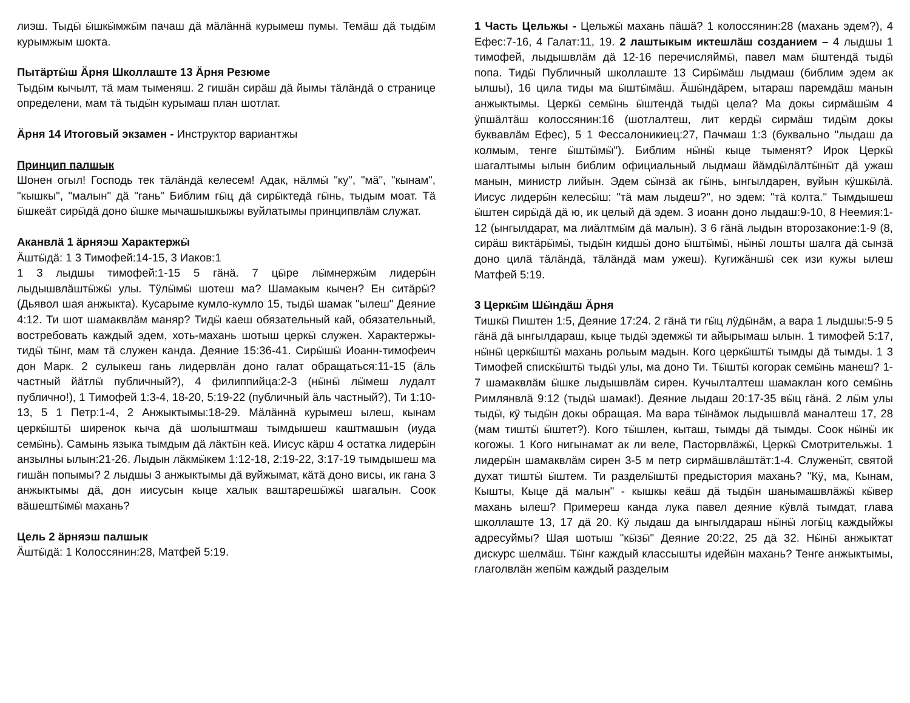лиэш. Тыдӹ ӹшкӹмжӹм пачаш дӓ мӓлӓннӓ курымеш пумы. Темӓш дӓ тыдӹм курымжым шокта.
Пытӓртӹш Ӓрня Школлаште 13 Ӓрня Резюме
Тыдӹм кычылт, тӓ мам тыменяш. 2 гишӓн сирӓш дӓ йымы тӓлӓндӓ о странице определени, мам тӓ тыдӹн курымаш план шотлат.
Ӓрня 14 Итоговый экзамен - Инструктор вариантжы
Принцип палшык
Шонен огыл! Господь тек тӓлӓндӓ келесем! Адак, нӓлмӹ "ку", "мӓ", "кынам", "кышкы", "малын" дӓ "гань" Библим гӹц дӓ сирӹктедӓ гӹнь, тыдым моат. Тӓ ӹшкеӓт сирӹдӓ доно ӹшке мычашышкыжы вуйлатымы принципвлӓм служат.
Аканвлӓ 1 ӓрняэш Характержӹ
Ӓштӹдӓ: 1 3 Тимофей:14-15, 3 Иаков:1
1 3 лыдшы тимофей:1-15 5 гӓнӓ. 7 цӹре лӹмнержӹм лидерӹн лыдышвлӓштӹжӹ улы. Тӱлӹмӹ шотеш ма? Шамакым кычен? Ен ситӓрӹ? (Дьявол шая анжыкта). Кусарыме кумло-кумло 15, тыдӹ шамак "ылеш" Деяние 4:12. Ти шот шамаквлӓм маняр? Тидӹ каеш обязательный кай, обязательный, востребовать каждый эдем, хоть-махань шотыш церкӹ служен. Характержы-тидӹ тӹнг, мам тӓ служен канда. Деяние 15:36-41. Сирӹшӹ Иоанн-тимофеич дон Марк. 2 сулыкеш гань лидервлӓн доно галат обращаться:11-15 (ӓль частный йӓтлӹ публичный?), 4 филиппийца:2-3 (нӹнӹ лӹмеш лудалт публично!), 1 Тимофей 1:3-4, 18-20, 5:19-22 (публичный ӓль частный?), Ти 1:10-13, 5 1 Петр:1-4, 2 Анжыктымы:18-29. Мӓлӓннӓ курымеш ылеш, кынам церкӹштӹ ширенок кыча дӓ шолыштмаш тымдышеш каштмашын (иуда семӹнь). Самынь языка тымдым дӓ лӓктӹн кеӓ. Иисус кӓрш 4 остатка лидерӹн анзылны ылын:21-26. Лыдын лӓкмӹкем 1:12-18, 2:19-22, 3:17-19 тымдышеш ма гишӓн попымы? 2 лыдшы 3 анжыктымы дӓ вуйжымат, кӓтӓ доно висы, ик гана 3 анжыктымы дӓ, дон иисусын кыце халык ваштарешӹжӹ шагалын. Соок вӓшештӹмӹ махань?
Цель 2 ӓрняэш палшык
Ӓштӹдӓ: 1 Колоссянин:28, Матфей 5:19.
1 Часть Цельжы - Цельжӹ махань пӓшӓ? 1 колоссянин:28 (махань эдем?), 4 Ефес:7-16, 4 Галат:11, 19. 2 лаштыкым иктешлӓш созданием – 4 лыдшы 1 тимофей, лыдышвлӓм дӓ 12-16 перечисляймӹ, павел мам ӹштендӓ тыдӹ попа. Тидӹ Публичный школлаште 13 Сирӹмӓш лыдмаш (библим эдем ак ылшы), 16 цила тиды ма ӹштӹмӓш. Ӓшӹндӓрем, ытараш паремдӓш манын анжыктымы. Церкӹ семӹнь ӹштендӓ тыдӹ цела? Ма докы сирмӓшӹм 4 ӱпшӓлтӓш колоссянин:16 (шотлалтеш, лит кердӹ сирмӓш тидӹм докы буквавлӓм Ефес), 5 1 Фессалоникиец:27, Пачмаш 1:3 (буквально "лыдаш да колмым, тенге ӹштӹмӹ"). Библим нӹнӹ кыце тыменят? Ирок Церкӹ шагалтымы ылын библим официальный лыдмаш йӓмдӹлӓлтӹнӹт дӓ ужаш манын, министр лийын. Эдем сӹнзӓ ак гӹнь, ынгылдарен, вуйын кӱшкӹлӓ. Иисус лидерӹн келесӹш: "тӓ мам лыдеш?", но эдем: "тӓ колта." Тымдышеш ӹштен сирӹдӓ дӓ ю, ик целый дӓ эдем. 3 иоанн доно лыдаш:9-10, 8 Неемия:1-12 (ынгылдарат, ма лиӓлтмӹм дӓ малын). 3 6 гӓнӓ лыдын второзаконие:1-9 (8, сирӓш виктӓрӹмӹ, тыдӹн кидшӹ доно ӹштӹмӹ, нӹнӹ лошты шалга дӓ сынзӓ доно цилӓ тӓлӓндӓ, тӓлӓндӓ мам ужеш). Кугижӓншӹ сек изи кужы ылеш Матфей 5:19.
3 Церкӹм Шӹндӓш Ӓрня
Тишкӹ Пиштен 1:5, Деяние 17:24. 2 гӓнӓ ти гӹц лӱдӹнӓм, а вара 1 лыдшы:5-9 5 гӓнӓ дӓ ынгылдараш, кыце тыдӹ эдемжӹ ти айырымаш ылын. 1 тимофей 5:17, нӹнӹ церкӹштӹ махань рольым мадын. Кого церкӹштӹ тымды дӓ тымды. 1 3 Тимофей спискӹштӹ тыдӹ улы, ма доно Ти. Тӹштӹ когорак семӹнь манеш? 1-7 шамаквлӓм ӹшке лыдышвлӓм сирен. Кучылталтеш шамаклан кого семӹнь Римлянвлӓ 9:12 (тыдӹ шамак!). Деяние лыдаш 20:17-35 вӹц гӓнӓ. 2 лӹм улы тыдӹ, кӱ тыдӹн докы обращая. Ма вара тӹнӓмок лыдышвлӓ маналтеш 17, 28 (мам тиштӹ ӹштет?). Кого тӹшлен, кыташ, тымды дӓ тымды. Соок нӹнӹ ик когожы. 1 Кого нигынамат ак ли веле, Пасторвлӓжӹ, Церкӹ Смотрительжы. 1 лидерӹн шамаквлӓм сирен 3-5 м петр сирмӓшвлӓштӓт:1-4. Служенӹт, святой духат тиштӹ ӹштем. Ти разделӹштӹ предыстория махань? "Кӱ, ма, Кынам, Кышты, Кыце дӓ малын" - кышкы кеӓш дӓ тыдӹн шанымашвлӓжӹ кӹвер махань ылеш? Примереш канда лука павел деяние кӱвлӓ тымдат, глава школлаште 13, 17 дӓ 20. Кӱ лыдаш да ынгылдараш нӹнӹ логӹц каждыйжы адресуймы? Шая шотыш "кӹзӹ" Деяние 20:22, 25 дӓ 32. Нӹнӹ анжыктат дискурс шелмӓш. Тӹнг каждый классышты идейӹн махань? Тенге анжыктымы, глаголвлӓн жепӹм каждый разделым